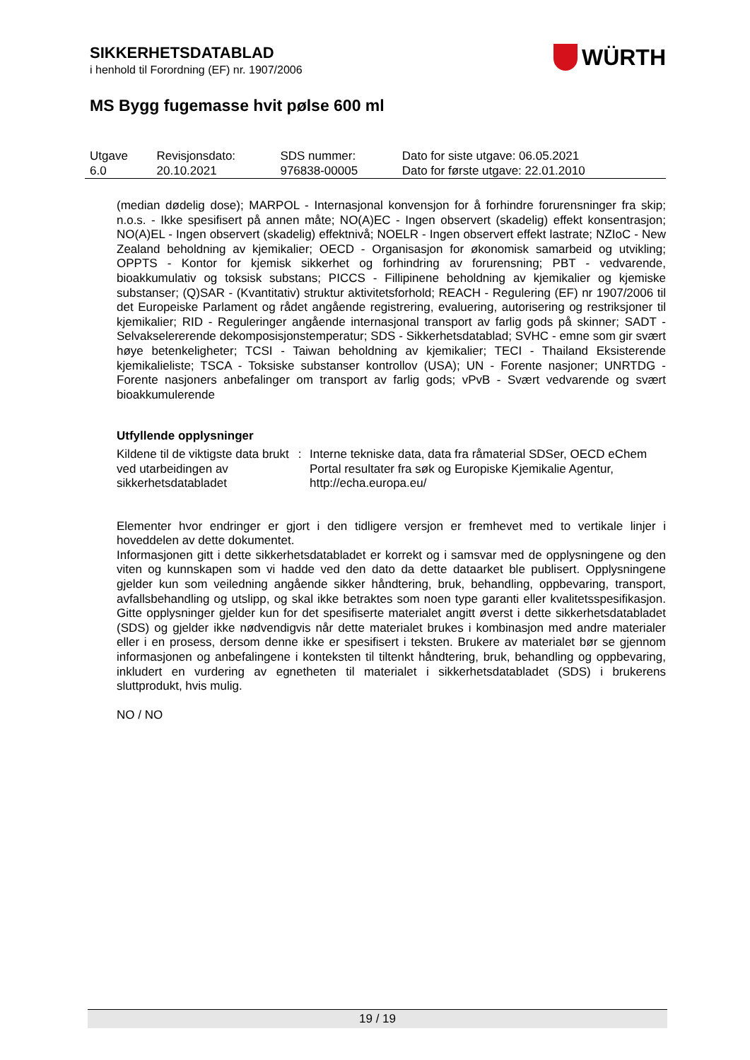SIKKERHETSDATABLAD
i henhold til Forordning (EF) nr. 1907/2006
MS Bygg fugemasse hvit pølse 600 ml
WÜRTH
| Utgave 6.0 | Revisjonsdato: 20.10.2021 | SDS nummer: 976838-00005 | Dato for siste utgave: 06.05.2021 Dato for første utgave: 22.01.2010 |
(median dødelig dose); MARPOL - Internasjonal konvensjon for å forhindre forurensninger fra skip; n.o.s. - Ikke spesifisert på annen måte; NO(A)EC - Ingen observert (skadelig) effekt konsentrasjon; NO(A)EL - Ingen observert (skadelig) effektnivå; NOELR - Ingen observert effekt lastrate; NZIoC - New Zealand beholdning av kjemikalier; OECD - Organisasjon for økonomisk samarbeid og utvikling; OPPTS - Kontor for kjemisk sikkerhet og forhindring av forurensning; PBT - vedvarende, bioakkumulativ og toksisk substans; PICCS - Fillipinene beholdning av kjemikalier og kjemiske substanser; (Q)SAR - (Kvantitativ) struktur aktivitetsforhold; REACH - Regulering (EF) nr 1907/2006 til det Europeiske Parlament og rådet angående registrering, evaluering, autorisering og restriksjoner til kjemikalier; RID - Reguleringer angående internasjonal transport av farlig gods på skinner; SADT - Selvakselererende dekomposisjonstemperatur; SDS - Sikkerhetsdatablad; SVHC - emne som gir svært høye betenkeligheter; TCSI - Taiwan beholdning av kjemikalier; TECI - Thailand Eksisterende kjemikalieliste; TSCA - Toksiske substanser kontrollov (USA); UN - Forente nasjoner; UNRTDG - Forente nasjoners anbefalinger om transport av farlig gods; vPvB - Svært vedvarende og svært bioakkumulerende
Utfyllende opplysninger
| Kildene til de viktigste data brukt ved utarbeidingen av sikkerhetsdatabladet | : | Interne tekniske data, data fra råmaterial SDSer, OECD eChem Portal resultater fra søk og Europiske Kjemikalie Agentur, http://echa.europa.eu/ |
Elementer hvor endringer er gjort i den tidligere versjon er fremhevet med to vertikale linjer i hoveddelen av dette dokumentet.
Informasjonen gitt i dette sikkerhetsdatabladet er korrekt og i samsvar med de opplysningene og den viten og kunnskapen som vi hadde ved den dato da dette dataarket ble publisert. Opplysningene gjelder kun som veiledning angående sikker håndtering, bruk, behandling, oppbevaring, transport, avfallsbehandling og utslipp, og skal ikke betraktes som noen type garanti eller kvalitetsspesifikasjon. Gitte opplysninger gjelder kun for det spesifiserte materialet angitt øverst i dette sikkerhetsdatabladet (SDS) og gjelder ikke nødvendigvis når dette materialet brukes i kombinasjon med andre materialer eller i en prosess, dersom denne ikke er spesifisert i teksten. Brukere av materialet bør se gjennom informasjonen og anbefalingene i konteksten til tiltenkt håndtering, bruk, behandling og oppbevaring, inkludert en vurdering av egnetheten til materialet i sikkerhetsdatabladet (SDS) i brukerens sluttprodukt, hvis mulig.
NO / NO
19 / 19